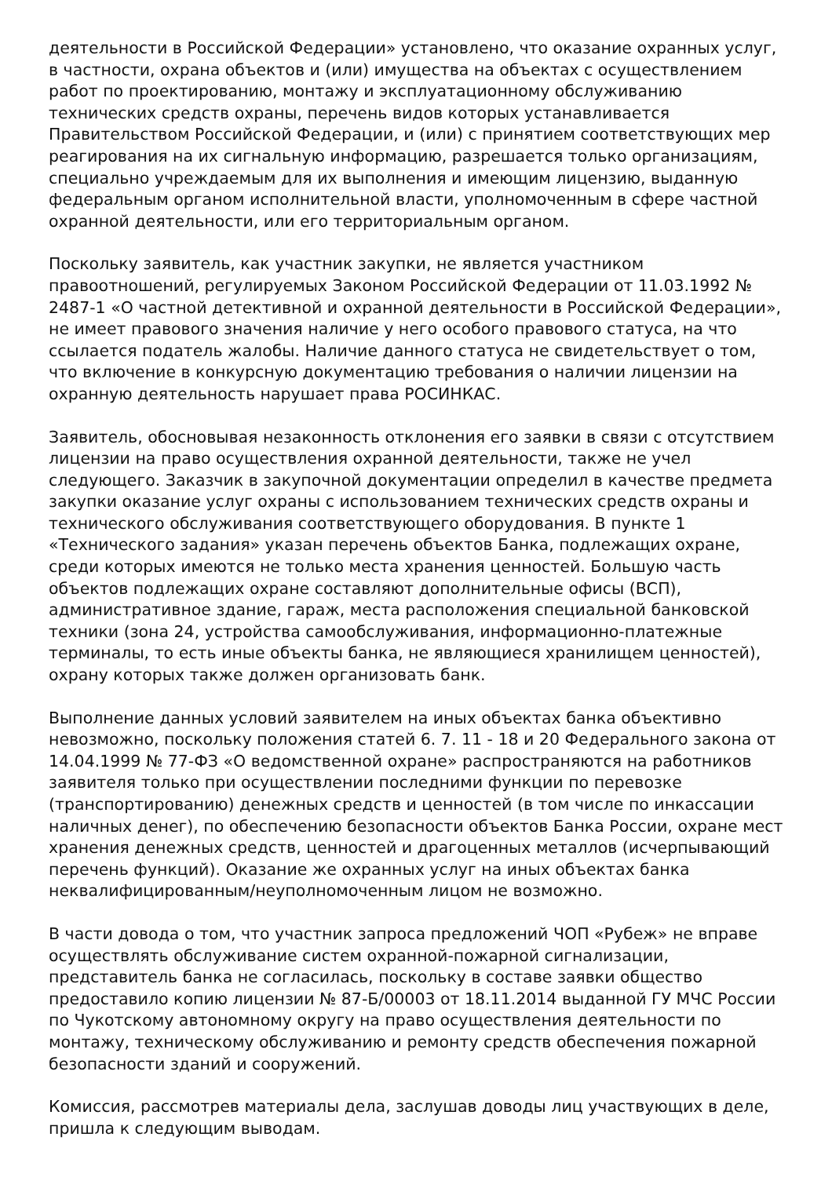деятельности в Российской Федерации» установлено, что оказание охранных услуг, в частности, охрана объектов и (или) имущества на объектах с осуществлением работ по проектированию, монтажу и эксплуатационному обслуживанию технических средств охраны, перечень видов которых устанавливается Правительством Российской Федерации, и (или) с принятием соответствующих мер реагирования на их сигнальную информацию, разрешается только организациям, специально учреждаемым для их выполнения и имеющим лицензию, выданную федеральным органом исполнительной власти, уполномоченным в сфере частной охранной деятельности, или его территориальным органом.
Поскольку заявитель, как участник закупки, не является участником правоотношений, регулируемых Законом Российской Федерации от 11.03.1992 № 2487-1 «О частной детективной и охранной деятельности в Российской Федерации», не имеет правового значения наличие у него особого правового статуса, на что ссылается податель жалобы. Наличие данного статуса не свидетельствует о том, что включение в конкурсную документацию требования о наличии лицензии на охранную деятельность нарушает права РОСИНКАС.
Заявитель, обосновывая незаконность отклонения его заявки в связи с отсутствием лицензии на право осуществления охранной деятельности, также не учел следующего. Заказчик в закупочной документации определил в качестве предмета закупки оказание услуг охраны с использованием технических средств охраны и технического обслуживания соответствующего оборудования. В пункте 1 «Технического задания» указан перечень объектов Банка, подлежащих охране, среди которых имеются не только места хранения ценностей. Большую часть объектов подлежащих охране составляют дополнительные офисы (ВСП), административное здание, гараж, места расположения специальной банковской техники (зона 24, устройства самообслуживания, информационно-платежные терминалы, то есть иные объекты банка, не являющиеся хранилищем ценностей), охрану которых также должен организовать банк.
Выполнение данных условий заявителем на иных объектах банка объективно невозможно, поскольку положения статей 6. 7. 11 - 18 и 20 Федерального закона от 14.04.1999 № 77-ФЗ «О ведомственной охране» распространяются на работников заявителя только при осуществлении последними функции по перевозке (транспортированию) денежных средств и ценностей (в том числе по инкассации наличных денег), по обеспечению безопасности объектов Банка России, охране мест хранения денежных средств, ценностей и драгоценных металлов (исчерпывающий перечень функций). Оказание же охранных услуг на иных объектах банка неквалифицированным/неуполномоченным лицом не возможно.
В части довода о том, что участник запроса предложений ЧОП «Рубеж» не вправе осуществлять обслуживание систем охранной-пожарной сигнализации, представитель банка не согласилась, поскольку в составе заявки общество предоставило копию лицензии № 87-Б/00003 от 18.11.2014 выданной ГУ МЧС России по Чукотскому автономному округу на право осуществления деятельности по монтажу, техническому обслуживанию и ремонту средств обеспечения пожарной безопасности зданий и сооружений.
Комиссия, рассмотрев материалы дела, заслушав доводы лиц участвующих в деле, пришла к следующим выводам.